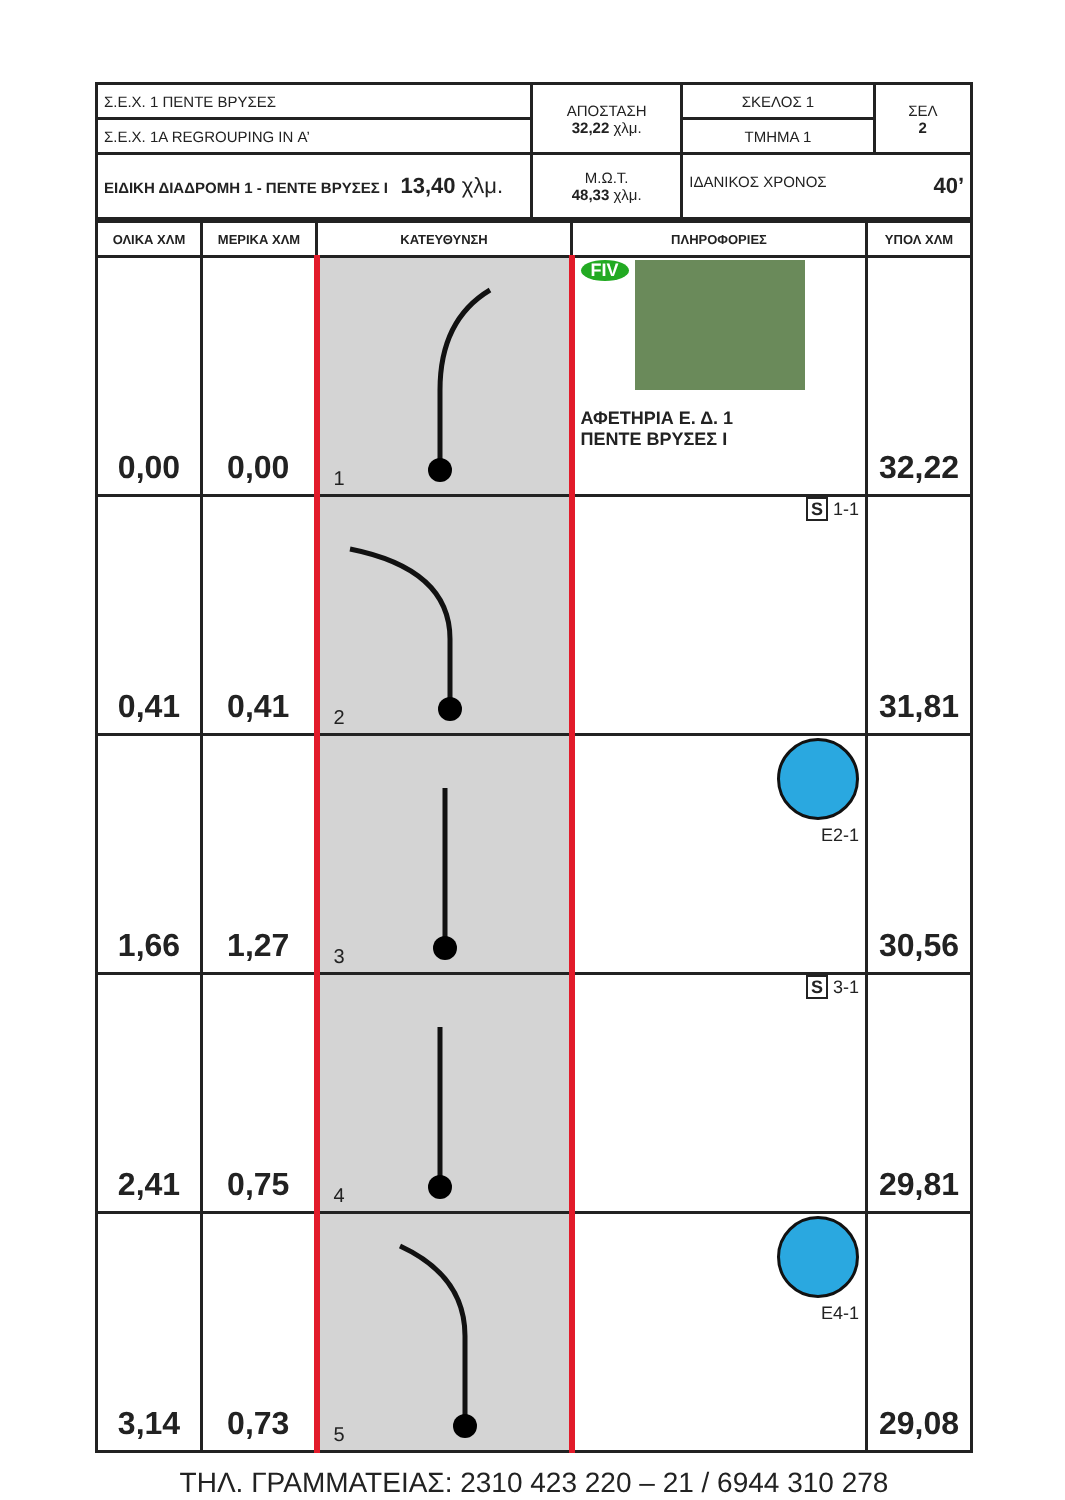| Σ.Ε.Χ. 1 ΠΕΝΤΕ ΒΡΥΣΕΣ | ΑΠΟΣΤΑΣΗ 32,22 χλμ. | ΣΚΕΛΟΣ 1 | ΣΕΛ 2 |
| Σ.Ε.Χ. 1Α REGROUPING IN Α’ | | ΤΜΗΜΑ 1 | |
| ΕΙΔΙΚΗ ΔΙΑΔΡΟΜΗ 1 - ΠΕΝΤΕ ΒΡΥΣΕΣ Ι 13,40 χλμ. | Μ.Ω.Τ. 48,33 χλμ. | ΙΔΑΝΙΚΟΣ ΧΡΟΝΟΣ 40’ | |
| ΟΛΙΚΑ ΧΛΜ | ΜΕΡΙΚΑ ΧΛΜ | ΚΑΤΕΥΘΥΝΣΗ | ΠΛΗΡΟΦΟΡΙΕΣ | ΥΠΟΛ ΧΛΜ |
| --- | --- | --- | --- | --- |
| 0,00 | 0,00 | 1 | FIV ΑΦΕΤΗΡΙΑ Ε. Δ. 1 ΠΕΝΤΕ ΒΡΥΣΕΣ Ι | 32,22 |
| 0,41 | 0,41 | 2 | S 1-1 | 31,81 |
| 1,66 | 1,27 | 3 | E2-1 | 30,56 |
| 2,41 | 0,75 | 4 | S 3-1 | 29,81 |
| 3,14 | 0,73 | 5 | E4-1 | 29,08 |
ΤΗΛ. ΓΡΑΜΜΑΤΕΙΑΣ: 2310 423 220 – 21 / 6944 310 278